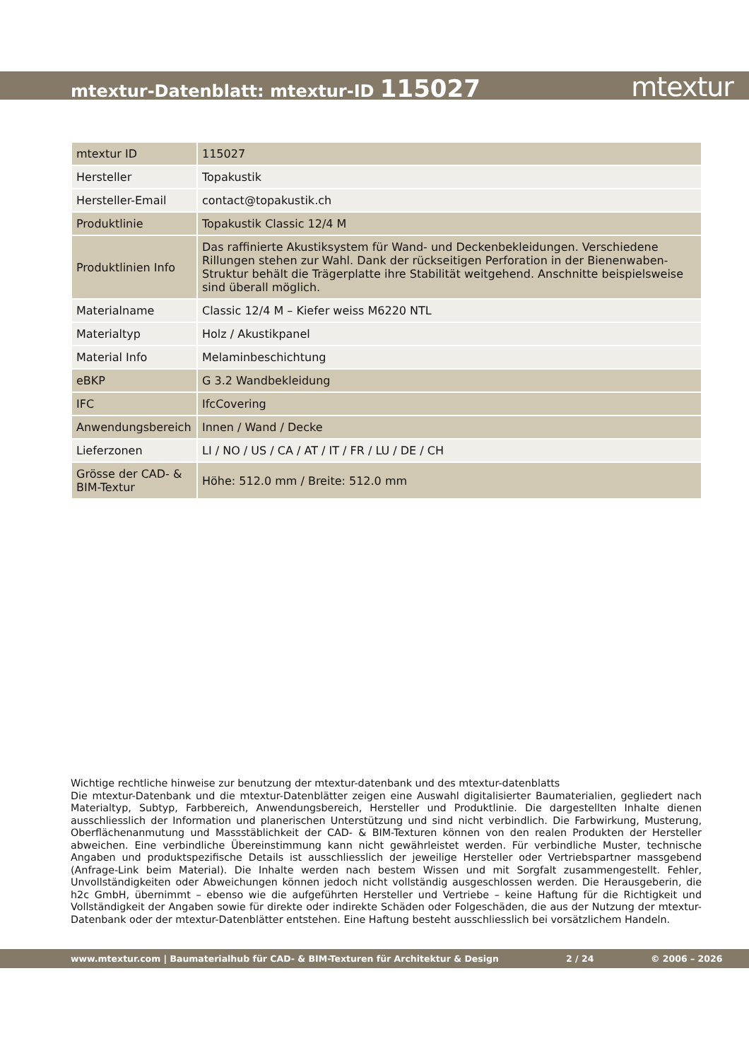mtextur-Datenblatt: mtextur-ID 115027
mtextur
| mtextur ID | 115027 |
| Hersteller | Topakustik |
| Hersteller-Email | contact@topakustik.ch |
| Produktlinie | Topakustik Classic 12/4 M |
| Produktlinien Info | Das raffinierte Akustiksystem für Wand- und Deckenbekleidungen. Verschiedene Rillungen stehen zur Wahl. Dank der rückseitigen Perforation in der Bienenwaben-Struktur behält die Trägerplatte ihre Stabilität weitgehend. Anschnitte beispielsweise sind überall möglich. |
| Materialname | Classic 12/4 M – Kiefer weiss M6220 NTL |
| Materialtyp | Holz / Akustikpanel |
| Material Info | Melaminbeschichtung |
| eBKP | G 3.2 Wandbekleidung |
| IFC | IfcCovering |
| Anwendungsbereich | Innen / Wand / Decke |
| Lieferzonen | LI / NO / US / CA / AT / IT / FR / LU / DE / CH |
| Grösse der CAD- & BIM-Textur | Höhe: 512.0 mm / Breite: 512.0 mm |
Wichtige rechtliche hinweise zur benutzung der mtextur-datenbank und des mtextur-datenblatts
Die mtextur-Datenbank und die mtextur-Datenblätter zeigen eine Auswahl digitalisierter Baumaterialien, gegliedert nach Materialtyp, Subtyp, Farbbereich, Anwendungsbereich, Hersteller und Produktlinie. Die dargestellten Inhalte dienen ausschliesslich der Information und planerischen Unterstützung und sind nicht verbindlich. Die Farbwirkung, Musterung, Oberflächenanmutung und Massstäblichkeit der CAD- & BIM-Texturen können von den realen Produkten der Hersteller abweichen. Eine verbindliche Übereinstimmung kann nicht gewährleistet werden. Für verbindliche Muster, technische Angaben und produktspezifische Details ist ausschliesslich der jeweilige Hersteller oder Vertriebspartner massgebend (Anfrage-Link beim Material). Die Inhalte werden nach bestem Wissen und mit Sorgfalt zusammengestellt. Fehler, Unvollständigkeiten oder Abweichungen können jedoch nicht vollständig ausgeschlossen werden. Die Herausgeberin, die h2c GmbH, übernimmt – ebenso wie die aufgeführten Hersteller und Vertriebe – keine Haftung für die Richtigkeit und Vollständigkeit der Angaben sowie für direkte oder indirekte Schäden oder Folgeschäden, die aus der Nutzung der mtextur-Datenbank oder der mtextur-Datenblätter entstehen. Eine Haftung besteht ausschliesslich bei vorsätzlichem Handeln.
www.mtextur.com | Baumaterialhub für CAD- & BIM-Texturen für Architektur & Design 2 / 24 © 2006 – 2026